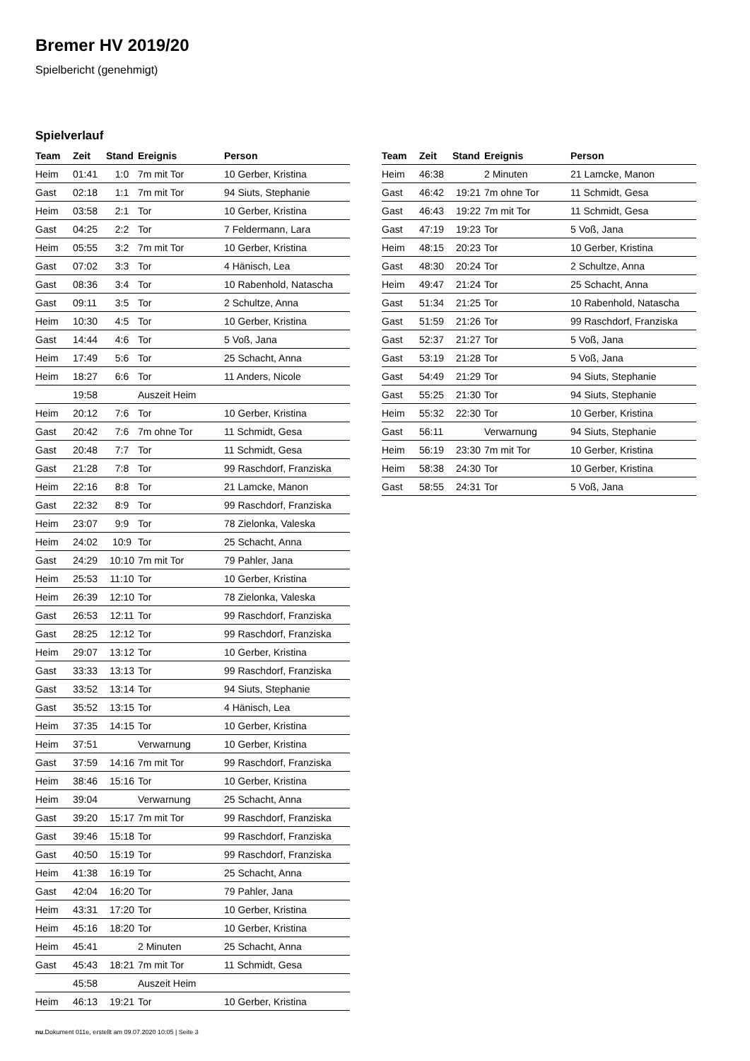Bremer HV 2019/20
Spielbericht (genehmigt)
Spielverlauf
| Team | Zeit | Stand | Ereignis | Person |
| --- | --- | --- | --- | --- |
| Heim | 01:41 | 1:0 | 7m mit Tor | 10 Gerber, Kristina |
| Gast | 02:18 | 1:1 | 7m mit Tor | 94 Siuts, Stephanie |
| Heim | 03:58 | 2:1 | Tor | 10 Gerber, Kristina |
| Gast | 04:25 | 2:2 | Tor | 7 Feldermann, Lara |
| Heim | 05:55 | 3:2 | 7m mit Tor | 10 Gerber, Kristina |
| Gast | 07:02 | 3:3 | Tor | 4 Hänisch, Lea |
| Gast | 08:36 | 3:4 | Tor | 10 Rabenhold, Natascha |
| Gast | 09:11 | 3:5 | Tor | 2 Schultze, Anna |
| Heim | 10:30 | 4:5 | Tor | 10 Gerber, Kristina |
| Gast | 14:44 | 4:6 | Tor | 5 Voß, Jana |
| Heim | 17:49 | 5:6 | Tor | 25 Schacht, Anna |
| Heim | 18:27 | 6:6 | Tor | 11 Anders, Nicole |
| | 19:58 | | Auszeit Heim | |
| Heim | 20:12 | 7:6 | Tor | 10 Gerber, Kristina |
| Gast | 20:42 | 7:6 | 7m ohne Tor | 11 Schmidt, Gesa |
| Gast | 20:48 | 7:7 | Tor | 11 Schmidt, Gesa |
| Gast | 21:28 | 7:8 | Tor | 99 Raschdorf, Franziska |
| Heim | 22:16 | 8:8 | Tor | 21 Lamcke, Manon |
| Gast | 22:32 | 8:9 | Tor | 99 Raschdorf, Franziska |
| Heim | 23:07 | 9:9 | Tor | 78 Zielonka, Valeska |
| Heim | 24:02 | 10:9 | Tor | 25 Schacht, Anna |
| Gast | 24:29 | 10:10 | 7m mit Tor | 79 Pahler, Jana |
| Heim | 25:53 | 11:10 | Tor | 10 Gerber, Kristina |
| Heim | 26:39 | 12:10 | Tor | 78 Zielonka, Valeska |
| Gast | 26:53 | 12:11 | Tor | 99 Raschdorf, Franziska |
| Gast | 28:25 | 12:12 | Tor | 99 Raschdorf, Franziska |
| Heim | 29:07 | 13:12 | Tor | 10 Gerber, Kristina |
| Gast | 33:33 | 13:13 | Tor | 99 Raschdorf, Franziska |
| Gast | 33:52 | 13:14 | Tor | 94 Siuts, Stephanie |
| Gast | 35:52 | 13:15 | Tor | 4 Hänisch, Lea |
| Heim | 37:35 | 14:15 | Tor | 10 Gerber, Kristina |
| Heim | 37:51 | | Verwarnung | 10 Gerber, Kristina |
| Gast | 37:59 | 14:16 | 7m mit Tor | 99 Raschdorf, Franziska |
| Heim | 38:46 | 15:16 | Tor | 10 Gerber, Kristina |
| Heim | 39:04 | | Verwarnung | 25 Schacht, Anna |
| Gast | 39:20 | 15:17 | 7m mit Tor | 99 Raschdorf, Franziska |
| Gast | 39:46 | 15:18 | Tor | 99 Raschdorf, Franziska |
| Gast | 40:50 | 15:19 | Tor | 99 Raschdorf, Franziska |
| Heim | 41:38 | 16:19 | Tor | 25 Schacht, Anna |
| Gast | 42:04 | 16:20 | Tor | 79 Pahler, Jana |
| Heim | 43:31 | 17:20 | Tor | 10 Gerber, Kristina |
| Heim | 45:16 | 18:20 | Tor | 10 Gerber, Kristina |
| Heim | 45:41 | | 2 Minuten | 25 Schacht, Anna |
| Gast | 45:43 | 18:21 | 7m mit Tor | 11 Schmidt, Gesa |
| | 45:58 | | Auszeit Heim | |
| Heim | 46:13 | 19:21 | Tor | 10 Gerber, Kristina |
| Team | Zeit | Stand | Ereignis | Person |
| --- | --- | --- | --- | --- |
| Heim | 46:38 | | 2 Minuten | 21 Lamcke, Manon |
| Gast | 46:42 | 19:21 | 7m ohne Tor | 11 Schmidt, Gesa |
| Gast | 46:43 | 19:22 | 7m mit Tor | 11 Schmidt, Gesa |
| Gast | 47:19 | 19:23 | Tor | 5 Voß, Jana |
| Heim | 48:15 | 20:23 | Tor | 10 Gerber, Kristina |
| Gast | 48:30 | 20:24 | Tor | 2 Schultze, Anna |
| Heim | 49:47 | 21:24 | Tor | 25 Schacht, Anna |
| Gast | 51:34 | 21:25 | Tor | 10 Rabenhold, Natascha |
| Gast | 51:59 | 21:26 | Tor | 99 Raschdorf, Franziska |
| Gast | 52:37 | 21:27 | Tor | 5 Voß, Jana |
| Gast | 53:19 | 21:28 | Tor | 5 Voß, Jana |
| Gast | 54:49 | 21:29 | Tor | 94 Siuts, Stephanie |
| Gast | 55:25 | 21:30 | Tor | 94 Siuts, Stephanie |
| Heim | 55:32 | 22:30 | Tor | 10 Gerber, Kristina |
| Gast | 56:11 | | Verwarnung | 94 Siuts, Stephanie |
| Heim | 56:19 | 23:30 | 7m mit Tor | 10 Gerber, Kristina |
| Heim | 58:38 | 24:30 | Tor | 10 Gerber, Kristina |
| Gast | 58:55 | 24:31 | Tor | 5 Voß, Jana |
nu.Dokument 011e, erstellt am 09.07.2020 10:05 | Seite 3